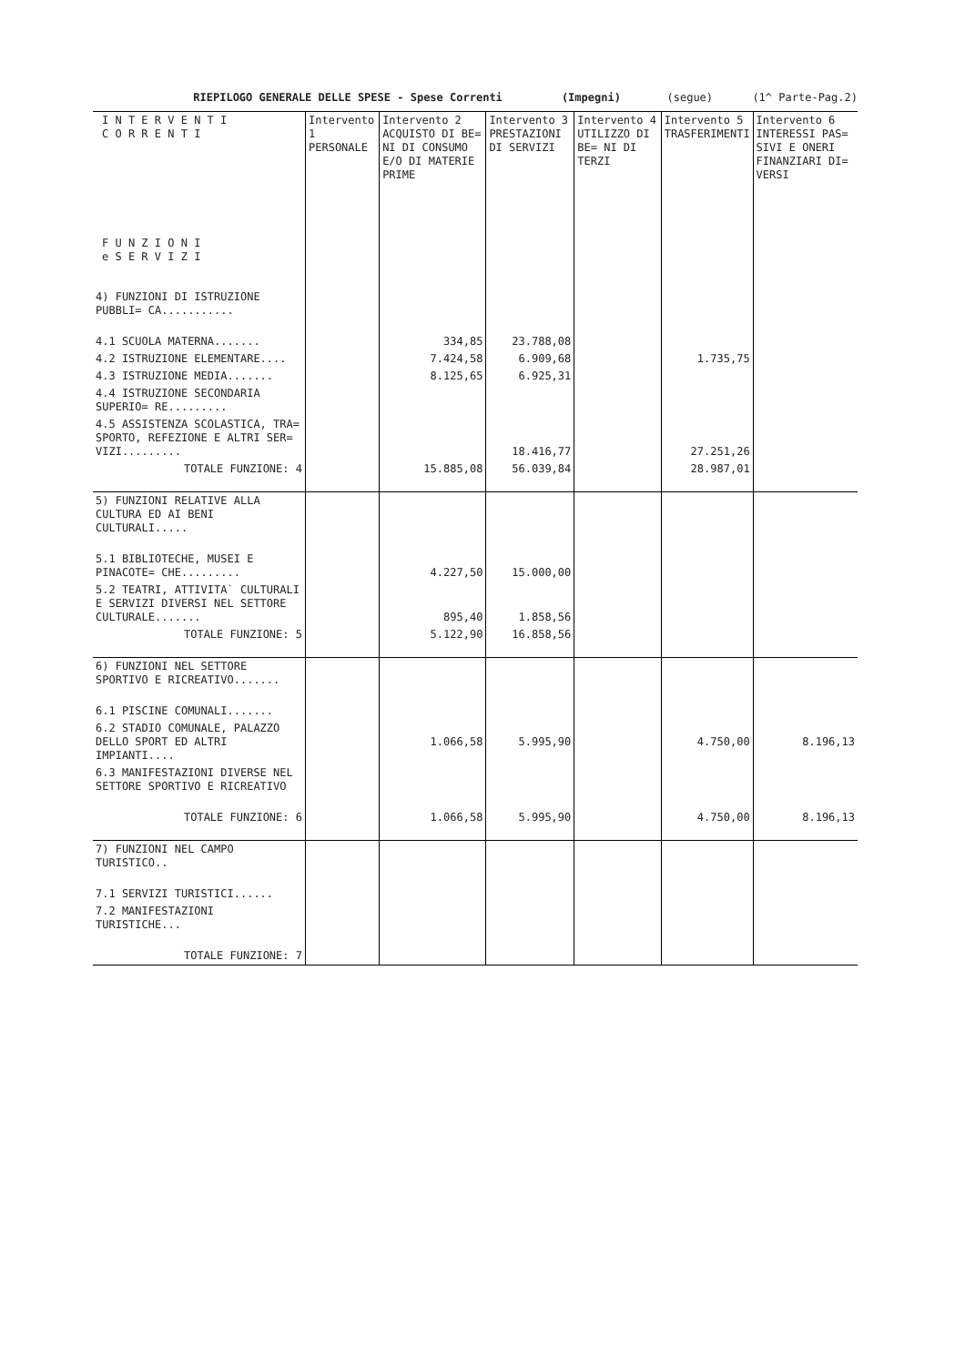RIEPILOGO GENERALE DELLE SPESE - Spese Correnti (Impegni) (segue) (1^ Parte-Pag.2)
| I N T E R V E N T I C O R R E N T I F U N Z I O N I e S E R V I Z I | Intervento 1 PERSONALE | Intervento 2 ACQUISTO DI BE= NI DI CONSUMO E/O DI MATERIE PRIME | Intervento 3 PRESTAZIONI DI SERVIZI | Intervento 4 UTILIZZO DI BE= NI DI TERZI | Intervento 5 TRASFERIMENTI | Intervento 6 INTERESSI PAS= SIVI E ONERI FINANZIARI DI= VERSI |
| --- | --- | --- | --- | --- | --- | --- |
| 4) FUNZIONI DI ISTRUZIONE PUBBLI= CA........... | | | | | | |
| 4.1 SCUOLA MATERNA....... | | 334,85 | 23.788,08 | | | |
| 4.2 ISTRUZIONE ELEMENTARE.... | | 7.424,58 | 6.909,68 | | 1.735,75 | |
| 4.3 ISTRUZIONE MEDIA....... | | 8.125,65 | 6.925,31 | | | |
| 4.4 ISTRUZIONE SECONDARIA SUPERIO= RE......... | | | | | | |
| 4.5 ASSISTENZA SCOLASTICA, TRA= SPORTO, REFEZIONE E ALTRI SER= VIZI......... | | | 18.416,77 | | 27.251,26 | |
| TOTALE FUNZIONE: 4 | | 15.885,08 | 56.039,84 | | 28.987,01 | |
| 5) FUNZIONI RELATIVE ALLA CULTURA ED AI BENI CULTURALI..... | | | | | | |
| 5.1 BIBLIOTECHE, MUSEI E PINACOTE= CHE......... | | 4.227,50 | 15.000,00 | | | |
| 5.2 TEATRI, ATTIVITA` CULTURALI E SERVIZI DIVERSI NEL SETTORE CULTURALE....... | | 895,40 | 1.858,56 | | | |
| TOTALE FUNZIONE: 5 | | 5.122,90 | 16.858,56 | | | |
| 6) FUNZIONI NEL SETTORE SPORTIVO E RICREATIVO....... | | | | | | |
| 6.1 PISCINE COMUNALI....... | | | | | | |
| 6.2 STADIO COMUNALE, PALAZZO DELLO SPORT ED ALTRI IMPIANTI.... | | 1.066,58 | 5.995,90 | | 4.750,00 | 8.196,13 |
| 6.3 MANIFESTAZIONI DIVERSE NEL SETTORE SPORTIVO E RICREATIVO | | | | | | |
| TOTALE FUNZIONE: 6 | | 1.066,58 | 5.995,90 | | 4.750,00 | 8.196,13 |
| 7) FUNZIONI NEL CAMPO TURISTICO.. | | | | | | |
| 7.1 SERVIZI TURISTICI...... | | | | | | |
| 7.2 MANIFESTAZIONI TURISTICHE... | | | | | | |
| TOTALE FUNZIONE: 7 | | | | | | |